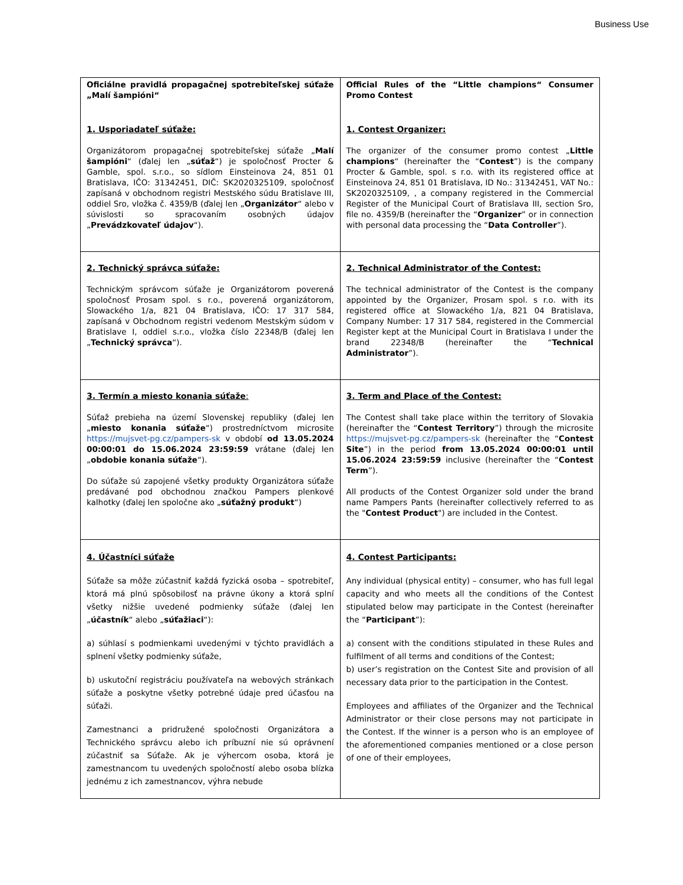Business Use
| Oficiálne pravidlá propagačnej spotrebiteľskej súťaže „Malí šampióni“ 1. Usporiadateľ súťaže: Organizátorom propagačnej spotrebiteľskej súťaže „ Malí šampióni “ (ďalej len „ súťaž “) je spoločnosť Procter & Gamble, spol. s.r.o., so sídlom Einsteinova 24, 851 01 Bratislava, IČO: 31342451, DIČ: SK2020325109, spoločnosť zapísaná v obchodnom registri Mestského súdu Bratislave III, oddiel Sro, vložka č. 4359/B (ďalej len „ Organizátor “ alebo v súvislosti so spracovaním osobných údajov „ Prevádzkovateľ údajov “). | Official Rules of the “Little champions“ Consumer Promo Contest 1. Contest Organizer: The organizer of the consumer promo contest „ Little champions “ (hereinafter the “ Contest ”) is the company Procter & Gamble, spol. s r.o. with its registered office at Einsteinova 24, 851 01 Bratislava, ID No.: 31342451, VAT No.: SK2020325109, , a company registered in the Commercial Register of the Municipal Court of Bratislava III, section Sro, file no. 4359/B (hereinafter the “ Organizer ” or in connection with personal data processing the “ Data Controller ”). |
| 2. Technický správca súťaže: Technickým správcom súťaže je Organizátorom poverená spoločnosť Prosam spol. s r.o., poverená organizátorom, Slowackého 1/a, 821 04 Bratislava, IČO: 17 317 584, zapísaná v Obchodnom registri vedenom Mestským súdom v Bratislave I, oddiel s.r.o., vložka číslo 22348/B (ďalej len „ Technický správca “). | 2. Technical Administrator of the Contest: The technical administrator of the Contest is the company appointed by the Organizer, Prosam spol. s r.o. with its registered office at Slowackého 1/a, 821 04 Bratislava, Company Number: 17 317 584, registered in the Commercial Register kept at the Municipal Court in Bratislava I under the brand 22348/B (hereinafter the “ Technical Administrator ”). |
| 3. Termín a miesto konania súťaže : Súťaž prebieha na území Slovenskej republiky (ďalej len „ miesto konania súťaže “) prostredníctvom microsite https://mujsvet-pg.cz/pampers-sk v období od 13.05.2024 00:00:01 do 15.06.2024 23:59:59 vrátane (ďalej len „ obdobie konania súťaže “). Do súťaže sú zapojené všetky produkty Organizátora súťaže predávané pod obchodnou značkou Pampers plenkové kalhotky (ďalej len spoločne ako „ súťažný produkt “) | 3. Term and Place of the Contest: The Contest shall take place within the territory of Slovakia (hereinafter the “ Contest Territory ”) through the microsite https://mujsvet-pg.cz/pampers-sk (hereinafter the “ Contest Site ”) in the period from 13.05.2024 00:00:01 until 15.06.2024 23:59:59 inclusive (hereinafter the “ Contest Term ”). All products of the Contest Organizer sold under the brand name Pampers Pants (hereinafter collectively referred to as the " Contest Product ") are included in the Contest. |
| 4. Účastníci súťaže Súťaže sa môže zúčastniť každá fyzická osoba – spotrebiteľ, ktorá má plnú spôsobilosť na právne úkony a ktorá splní všetky nižšie uvedené podmienky súťaže (ďalej len „ účastník “ alebo „ súťažiaci “): a) súhlasí s podmienkami uvedenými v týchto pravidlách a splnení všetky podmienky súťaže, b) uskutoční registráciu používateľa na webových stránkach súťaže a poskytne všetky potrebné údaje pred účasťou na súťaži. Zamestnanci a pridružené spoločnosti Organizátora a Technického správcu alebo ich príbuzní nie sú oprávnení zúčastniť sa Súťaže. Ak je výhercom osoba, ktorá je zamestnancom tu uvedených spoločností alebo osoba blízka jednému z ich zamestnancov, výhra nebude | 4. Contest Participants: Any individual (physical entity) – consumer, who has full legal capacity and who meets all the conditions of the Contest stipulated below may participate in the Contest (hereinafter the “ Participant ”): a) consent with the conditions stipulated in these Rules and fulfilment of all terms and conditions of the Contest; b) user’s registration on the Contest Site and provision of all necessary data prior to the participation in the Contest. Employees and affiliates of the Organizer and the Technical Administrator or their close persons may not participate in the Contest. If the winner is a person who is an employee of the aforementioned companies mentioned or a close person of one of their employees, |